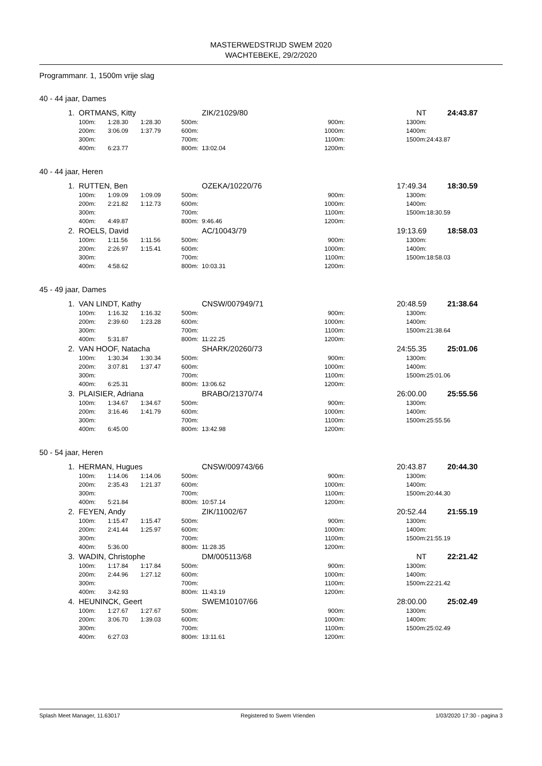MASTERWEDSTRIJD SWEM 2020
WACHTEBEKE, 29/2/2020
Programmanr. 1, 1500m vrije slag
40 - 44 jaar, Dames
| 1. | ORTMANS, Kitty | | | | ZIK/21029/80 | | | NT | | 24:43.87 |
| | 100m: | 1:28.30 | 1:28.30 | 500m: | | | 900m: | | 1300m: | |
| | 200m: | 3:06.09 | 1:37.79 | 600m: | | | 1000m: | | 1400m: | |
| | 300m: | | | 700m: | | | 1100m: | | 1500m: | 24:43.87 |
| | 400m: | 6:23.77 | | 800m: | 13:02.04 | | 1200m: | | | |
40 - 44 jaar, Heren
| 1. | RUTTEN, Ben | | | | OZEKA/10220/76 | | | 17:49.34 | | 18:30.59 |
| | 100m: | 1:09.09 | 1:09.09 | 500m: | | | 900m: | | 1300m: | |
| | 200m: | 2:21.82 | 1:12.73 | 600m: | | | 1000m: | | 1400m: | |
| | 300m: | | | 700m: | | | 1100m: | | 1500m: | 18:30.59 |
| | 400m: | 4:49.87 | | 800m: | 9:46.46 | | 1200m: | | | |
| 2. | ROELS, David | | | | AC/10043/79 | | | 19:13.69 | | 18:58.03 |
| | 100m: | 1:11.56 | 1:11.56 | 500m: | | | 900m: | | 1300m: | |
| | 200m: | 2:26.97 | 1:15.41 | 600m: | | | 1000m: | | 1400m: | |
| | 300m: | | | 700m: | | | 1100m: | | 1500m: | 18:58.03 |
| | 400m: | 4:58.62 | | 800m: | 10:03.31 | | 1200m: | | | |
45 - 49 jaar, Dames
| 1. | VAN LINDT, Kathy | | | | CNSW/007949/71 | | | 20:48.59 | | 21:38.64 |
| | 100m: | 1:16.32 | 1:16.32 | 500m: | | | 900m: | | 1300m: | |
| | 200m: | 2:39.60 | 1:23.28 | 600m: | | | 1000m: | | 1400m: | |
| | 300m: | | | 700m: | | | 1100m: | | 1500m: | 21:38.64 |
| | 400m: | 5:31.87 | | 800m: | 11:22.25 | | 1200m: | | | |
| 2. | VAN HOOF, Natacha | | | | SHARK/20260/73 | | | 24:55.35 | | 25:01.06 |
| | 100m: | 1:30.34 | 1:30.34 | 500m: | | | 900m: | | 1300m: | |
| | 200m: | 3:07.81 | 1:37.47 | 600m: | | | 1000m: | | 1400m: | |
| | 300m: | | | 700m: | | | 1100m: | | 1500m: | 25:01.06 |
| | 400m: | 6:25.31 | | 800m: | 13:06.62 | | 1200m: | | | |
| 3. | PLAISIER, Adriana | | | | BRABO/21370/74 | | | 26:00.00 | | 25:55.56 |
| | 100m: | 1:34.67 | 1:34.67 | 500m: | | | 900m: | | 1300m: | |
| | 200m: | 3:16.46 | 1:41.79 | 600m: | | | 1000m: | | 1400m: | |
| | 300m: | | | 700m: | | | 1100m: | | 1500m: | 25:55.56 |
| | 400m: | 6:45.00 | | 800m: | 13:42.98 | | 1200m: | | | |
50 - 54 jaar, Heren
| 1. | HERMAN, Hugues | | | | CNSW/009743/66 | | | 20:43.87 | | 20:44.30 |
| | 100m: | 1:14.06 | 1:14.06 | 500m: | | | 900m: | | 1300m: | |
| | 200m: | 2:35.43 | 1:21.37 | 600m: | | | 1000m: | | 1400m: | |
| | 300m: | | | 700m: | | | 1100m: | | 1500m: | 20:44.30 |
| | 400m: | 5:21.84 | | 800m: | 10:57.14 | | 1200m: | | | |
| 2. | FEYEN, Andy | | | | ZIK/11002/67 | | | 20:52.44 | | 21:55.19 |
| | 100m: | 1:15.47 | 1:15.47 | 500m: | | | 900m: | | 1300m: | |
| | 200m: | 2:41.44 | 1:25.97 | 600m: | | | 1000m: | | 1400m: | |
| | 300m: | | | 700m: | | | 1100m: | | 1500m: | 21:55.19 |
| | 400m: | 5:36.00 | | 800m: | 11:28.35 | | 1200m: | | | |
| 3. | WADIN, Christophe | | | | DM/005113/68 | | | NT | | 22:21.42 |
| | 100m: | 1:17.84 | 1:17.84 | 500m: | | | 900m: | | 1300m: | |
| | 200m: | 2:44.96 | 1:27.12 | 600m: | | | 1000m: | | 1400m: | |
| | 300m: | | | 700m: | | | 1100m: | | 1500m: | 22:21.42 |
| | 400m: | 3:42.93 | | 800m: | 11:43.19 | | 1200m: | | | |
| 4. | HEUNINCK, Geert | | | | SWEM10107/66 | | | 28:00.00 | | 25:02.49 |
| | 100m: | 1:27.67 | 1:27.67 | 500m: | | | 900m: | | 1300m: | |
| | 200m: | 3:06.70 | 1:39.03 | 600m: | | | 1000m: | | 1400m: | |
| | 300m: | | | 700m: | | | 1100m: | | 1500m: | 25:02.49 |
| | 400m: | 6:27.03 | | 800m: | 13:11.61 | | 1200m: | | | |
Splash Meet Manager, 11.63017 Registered to Swem Vrienden 1/03/2020 17:30 - pagina 3